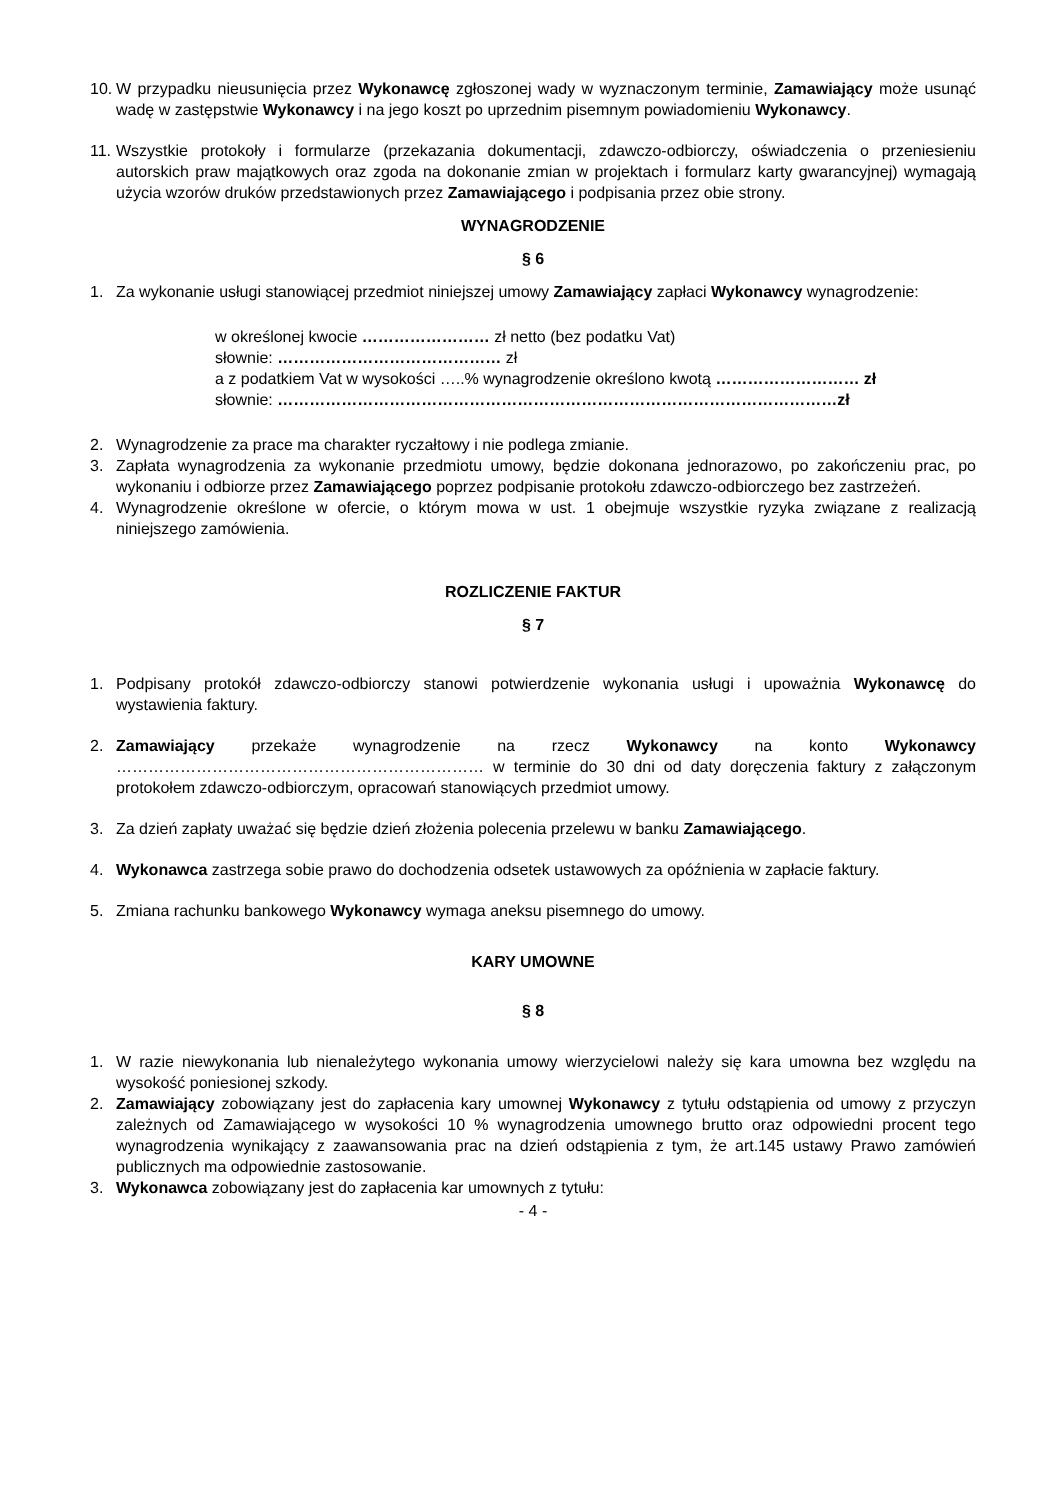10. W przypadku nieusunięcia przez Wykonawcę zgłoszonej wady w wyznaczonym terminie, Zamawiający może usunąć wadę w zastępstwie Wykonawcy i na jego koszt po uprzednim pisemnym powiadomieniu Wykonawcy.
11. Wszystkie protokoły i formularze (przekazania dokumentacji, zdawczo-odbiorczy, oświadczenia o przeniesieniu autorskich praw majątkowych oraz zgoda na dokonanie zmian w projektach i formularz karty gwarancyjnej) wymagają użycia wzorów druków przedstawionych przez Zamawiającego i podpisania przez obie strony.
WYNAGRODZENIE
§ 6
1. Za wykonanie usługi stanowiącej przedmiot niniejszej umowy Zamawiający zapłaci Wykonawcy wynagrodzenie:
w określonej kwocie …………………… zł netto (bez podatku Vat)
słownie: …………………………………… zł
a z podatkiem Vat w wysokości …..% wynagrodzenie określono kwotą ……………………… zł
słownie: ……………………………………………………………………………………………zł
2. Wynagrodzenie za prace ma charakter ryczałtowy i nie podlega zmianie.
3. Zapłata wynagrodzenia za wykonanie przedmiotu umowy, będzie dokonana jednorazowo, po zakończeniu prac, po wykonaniu i odbiorze przez Zamawiającego poprzez podpisanie protokołu zdawczo-odbiorczego bez zastrzeżeń.
4. Wynagrodzenie określone w ofercie, o którym mowa w ust. 1 obejmuje wszystkie ryzyka związane z realizacją niniejszego zamówienia.
ROZLICZENIE FAKTUR
§ 7
1. Podpisany protokół zdawczo-odbiorczy stanowi potwierdzenie wykonania usługi i upoważnia Wykonawcę do wystawienia faktury.
2. Zamawiający przekaże wynagrodzenie na rzecz Wykonawcy na konto Wykonawcy …………………………………………………………… w terminie do 30 dni od daty doręczenia faktury z załączonym protokołem zdawczo-odbiorczym, opracowań stanowiących przedmiot umowy.
3. Za dzień zapłaty uważać się będzie dzień złożenia polecenia przelewu w banku Zamawiającego.
4. Wykonawca zastrzega sobie prawo do dochodzenia odsetek ustawowych za opóźnienia w zapłacie faktury.
5. Zmiana rachunku bankowego Wykonawcy wymaga aneksu pisemnego do umowy.
KARY UMOWNE
§ 8
1. W razie niewykonania lub nienależytego wykonania umowy wierzycielowi należy się kara umowna bez względu na wysokość poniesionej szkody.
2. Zamawiający zobowiązany jest do zapłacenia kary umownej Wykonawcy z tytułu odstąpienia od umowy z przyczyn zależnych od Zamawiającego w wysokości 10 % wynagrodzenia umownego brutto oraz odpowiedni procent tego wynagrodzenia wynikający z zaawansowania prac na dzień odstąpienia z tym, że art.145 ustawy Prawo zamówień publicznych ma odpowiednie zastosowanie.
3. Wykonawca zobowiązany jest do zapłacenia kar umownych z tytułu:
- 4 -